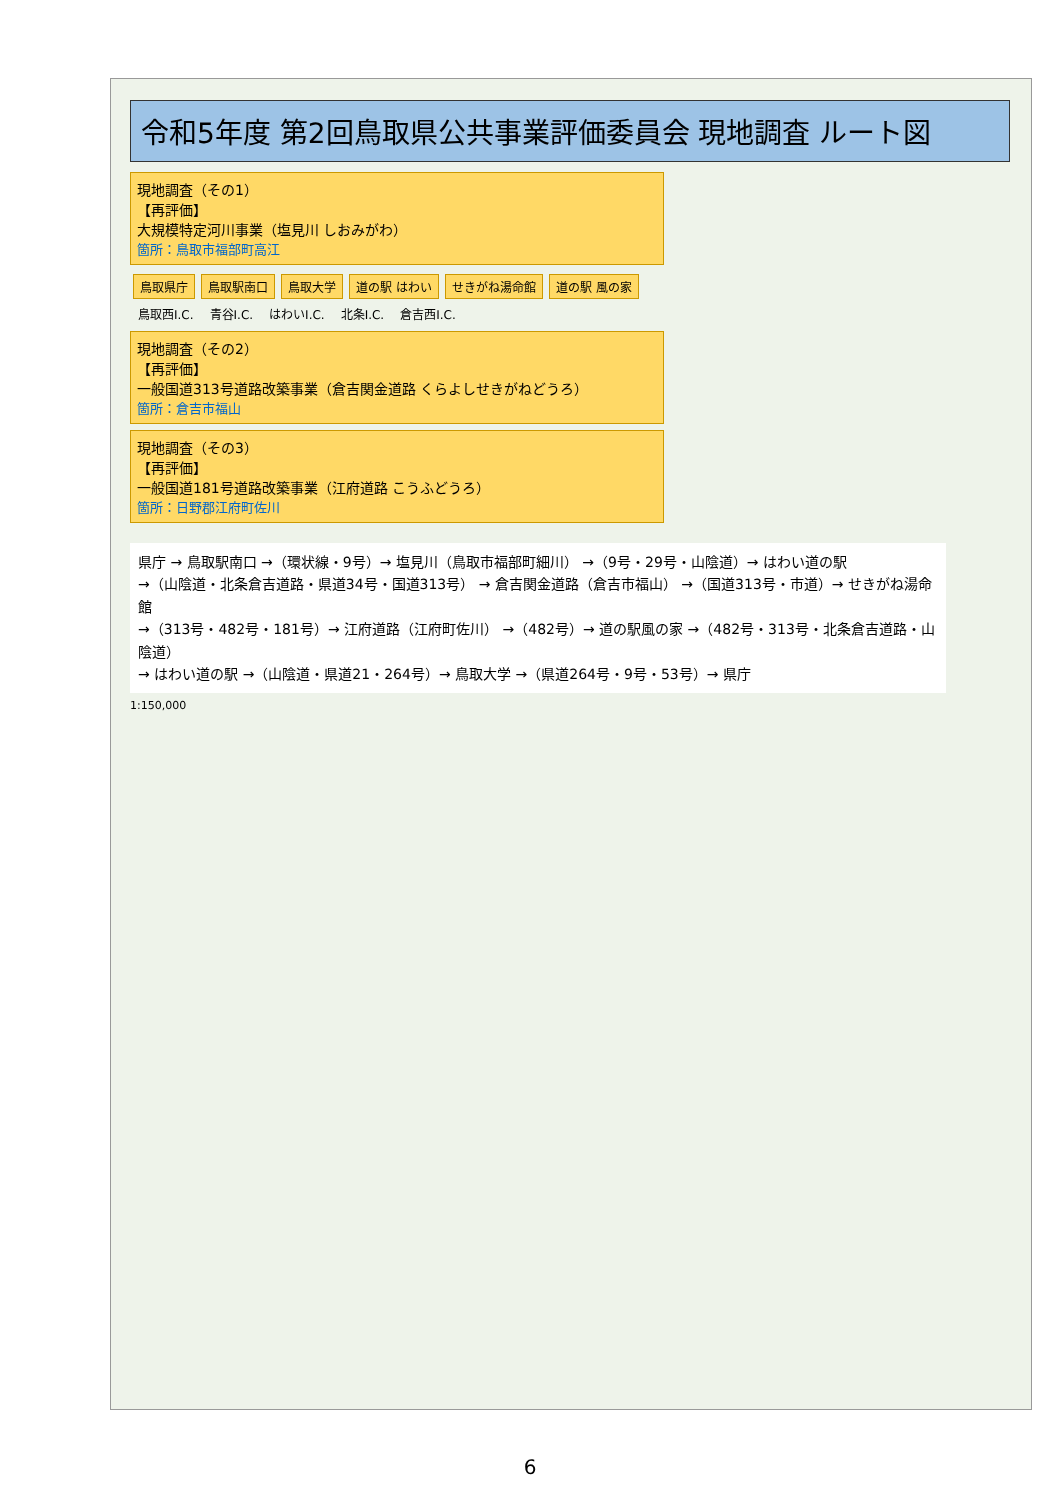令和5年度 第2回鳥取県公共事業評価委員会 現地調査 ルート図
現地調査（その1）
【再評価】
大規模特定河川事業（塩見川 しおみがわ）
箇所：鳥取市福部町高江
鳥取県庁 鳥取駅南口 鳥取大学 道の駅 はわい せきがね湯命館 道の駅 風の家
鳥取西I.C. 青谷I.C. はわいI.C. 北条I.C. 倉吉西I.C.
現地調査（その2）
【再評価】
一般国道313号道路改築事業（倉吉関金道路 くらよしせきがねどうろ）
箇所：倉吉市福山
現地調査（その3）
【再評価】
一般国道181号道路改築事業（江府道路 こうふどうろ）
箇所：日野郡江府町佐川
県庁 → 鳥取駅南口 →（環状線・9号）→ 塩見川（鳥取市福部町細川） →（9号・29号・山陰道）→ はわい道の駅
→（山陰道・北条倉吉道路・県道34号・国道313号） → 倉吉関金道路（倉吉市福山） →（国道313号・市道）→ せきがね湯命館
→（313号・482号・181号）→ 江府道路（江府町佐川） →（482号）→ 道の駅風の家 →（482号・313号・北条倉吉道路・山陰道）
→ はわい道の駅 →（山陰道・県道21・264号）→ 鳥取大学 →（県道264号・9号・53号）→ 県庁
1:150,000
6